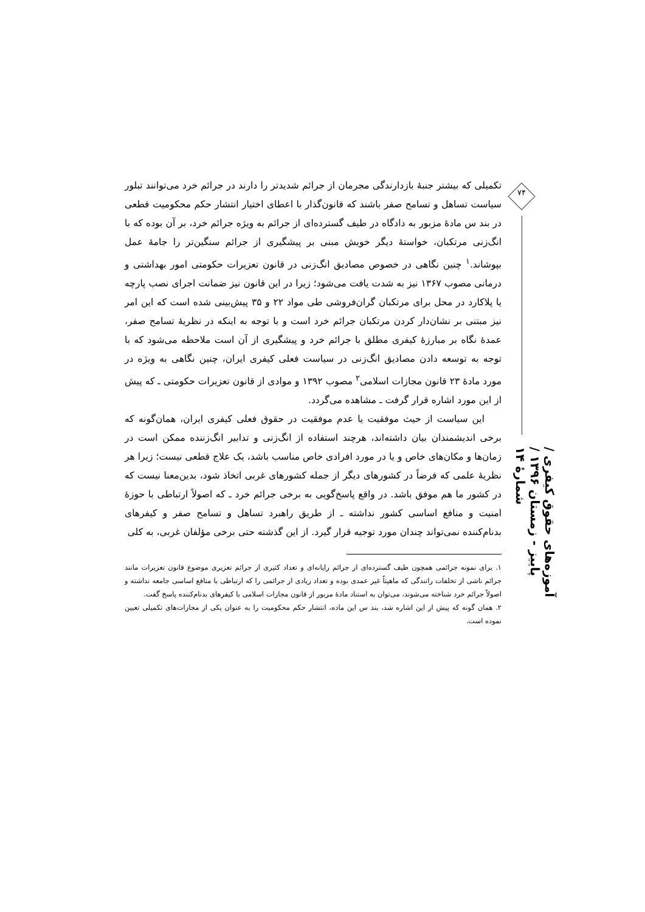تکمیلی که بیشتر جنبهٔ بازدارندگی مجرمان از جرائم شدیدتر را دارند در جرائم خرد می‌توانند تبلور سیاست تساهل و تسامح صفر باشند که قانون‌گذار با اعطای اختیار انتشار حکم محکومیت قطعی در بند س مادهٔ مزبور به دادگاه در طیف گسترده‌ای از جرائم به ویژه جرائم خرد، بر آن بوده که با انگ‌زنی مرتکبان، خواستهٔ دیگر خویش مبنی بر پیشگیری از جرائم سنگین‌تر را جامهٔ عمل بپوشاند.<sup>۱</sup> چنین نگاهی در خصوص مصادیق انگ‌زنی در قانون تعزیرات حکومتی امور بهداشتی و درمانی مصوب ۱۳۶۷ نیز به شدت یافت می‌شود؛ زیرا در این قانون نیز ضمانت اجرای نصب پارچه یا پلاکارد در محل برای مرتکبان گران‌فروشی طی مواد ۲۲ و ۳۵ پیش‌بینی شده است که این امر نیز مبتنی بر نشان‌دار کردن مرتکبان جرائم خرد است و با توجه به اینکه در نظریهٔ تسامح صفر، عمدهٔ نگاه بر مبارزهٔ کیفری مطلق با جرائم خرد و پیشگیری از آن است ملاحظه می‌شود که با توجه به توسعه دادن مصادیق انگ‌زنی در سیاست فعلی کیفری ایران، چنین نگاهی به ویژه در مورد مادهٔ ۲۳ قانون مجازات اسلامی<sup>۲</sup> مصوب ۱۳۹۲ و موادی از قانون تعزیرات حکومتی ـ که پیش از این مورد اشاره قرار گرفت ـ مشاهده می‌گردد.
این سیاست از حیث موفقیت یا عدم موفقیت در حقوق فعلی کیفری ایران، همان‌گونه که برخی اندیشمندان بیان داشته‌اند، هرچند استفاده از انگ‌زنی و تدابیر انگ‌زننده ممکن است در زمان‌ها و مکان‌های خاص و یا در مورد افرادی خاص مناسب باشد، یک علاج قطعی نیست؛ زیرا هر نظریهٔ علمی که فرضاً در کشورهای دیگر از جمله کشورهای غربی اتخاذ شود، بدین‌معنا نیست که در کشور ما هم موفق باشد. در واقع پاسخ‌گویی به برخی جرائم خرد ـ که اصولاً ارتباطی با حوزهٔ امنیت و منافع اساسی کشور نداشته ـ از طریق راهبرد تساهل و تسامح صفر و کیفرهای بدنام‌کننده نمی‌تواند چندان مورد توجیه قرار گیرد. از این گذشته حتی برخی مؤلفان غربی، به کلی
۱. برای نمونه جرائمی همچون طیف گسترده‌ای از جرائم رایانه‌ای و تعداد کثیری از جرائم تعزیری موضوع قانون تعزیرات مانند جرائم ناشی از تخلفات رانندگی که ماهیتاً غیر عمدی بوده و تعداد زیادی از جرائمی را که ارتباطی با منافع اساسی جامعه نداشته و اصولاً جرائم خرد شناخته می‌شوند، می‌توان به استناد مادهٔ مزبور از قانون مجازات اسلامی با کیفرهای بدنام‌کننده پاسخ گفت.
۲. همان گونه که پیش از این اشاره شد، بند س این ماده، انتشار حکم محکومیت را به عنوان یکی از مجازات‌های تکمیلی تعیین نموده است.
۷۴
آموزه‌های حقوق کیفری / پاییز - زمستان ۱۳۹۶ / شمارهٔ ۱۴